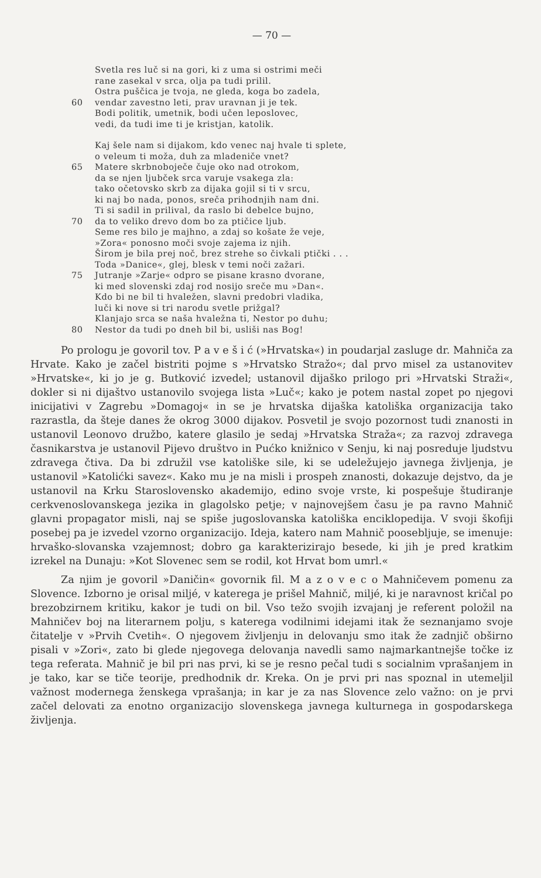— 70 —
Svetla res luč si na gori, ki z uma si ostrimi meči
rane zasekal v srca, olja pa tudi prilil.
Ostra puščica je tvoja, ne gleda, koga bo zadela,
60 vendar zavestno leti, prav uravnan ji je tek.
Bodi politik, umetnik, bodi učen leposlovec,
vedi, da tudi ime ti je kristjan, katolik.
Kaj šele nam si dijakom, kdo venec naj hvale ti splete,
o veleum ti moža, duh za mladeniče vnet?
65 Matere skrbnoboječe čuje oko nad otrokom,
da se njen ljubček srca varuje vsakega zla:
tako očetovsko skrb za dijaka gojil si ti v srcu,
ki naj bo nada, ponos, sreča prihodnjih nam dni.
Ti si sadil in prilival, da raslo bi debelce bujno,
70 da to veliko drevo dom bo za ptičice ljub.
Seme res bilo je majhno, a zdaj so košate že veje,
»Zora« ponosno moči svoje zajema iz njih.
Širom je bila prej noč, brez strehe so čivkali ptički . . .
Toda »Danice«, glej, blesk v temi noči zažari.
75 Jutranje »Zarje« odpro se pisane krasno dvorane,
ki med slovenski zdaj rod nosijo sreče mu »Dan«.
Kdo bi ne bil ti hvaležen, slavni predobri vladika,
luči ki nove si tri narodu svetle prižgal?
Klanjajo srca se naša hvaležna ti, Nestor po duhu;
80 Nestor da tudi po dneh bil bi, usliši nas Bog!
Po prologu je govoril tov. P a v e š i ć (»Hrvatska«) in poudarjal zasluge dr. Mahniča za Hrvate. Kako je začel bistriti pojme s »Hrvatsko Stražo«; dal prvo misel za ustanovitev »Hrvatske«, ki jo je g. Butković izvedel; ustanovil dijaško prilogo pri »Hrvatski Straži«, dokler si ni dijaštvo ustanovilo svojega lista »Luč«; kako je potem nastal zopet po njegovi inicijativi v Zagrebu »Domagoj« in se je hrvatska dijaška katoliška organizacija tako razrastla, da šteje danes že okrog 3000 dijakov. Posvetil je svojo pozornost tudi znanosti in ustanovil Leonovo družbo, katere glasilo je sedaj »Hrvatska Straža«; za razvoj zdravega časnikarstva je ustanovil Pijevo društvo in Pućko knižnico v Senju, ki naj posreduje ljudstvu zdravega čtiva. Da bi združil vse katoliške sile, ki se udeležujejo javnega življenja, je ustanovil »Katolićki savez«. Kako mu je na misli i prospeh znanosti, dokazuje dejstvo, da je ustanovil na Krku Staroslovensko akademijo, edino svoje vrste, ki pospešuje študiranje cerkvenoslovanskega jezika in glagolsko petje; v najnovejšem času je pa ravno Mahnič glavni propagator misli, naj se spiše jugoslovanska katoliška enciklopedija. V svoji škofiji posebej pa je izvedel vzorno organizacijo. Ideja, katero nam Mahnič poosebljuje, se imenuje: hrvaško-slovanska vzajemnost; dobro ga karakterizirajo besede, ki jih je pred kratkim izrekel na Dunaju: »Kot Slovenec sem se rodil, kot Hrvat bom umrl.«
Za njim je govoril »Daničin« govornik fil. M a z o v e c o Mahničevem pomenu za Slovence. Izborno je orisal miljé, v katerega je prišel Mahnič, miljé, ki je naravnost kričal po brezobzirnem kritiku, kakor je tudi on bil. Vso težo svojih izvajanj je referent položil na Mahničev boj na literarnem polju, s katerega vodilnimi idejami itak že seznanjamo svoje čitatelje v »Prvih Cvetih«. O njegovem življenju in delovanju smo itak že zadnjič obširno pisali v »Zori«, zato bi glede njegovega delovanja navedli samo najmarkantnejše točke iz tega referata. Mahnič je bil pri nas prvi, ki se je resno pečal tudi s socialnim vprašanjem in je tako, kar se tiče teorije, predhodnik dr. Kreka. On je prvi pri nas spoznal in utemeljil važnost modernega ženskega vprašanja; in kar je za nas Slovence zelo važno: on je prvi začel delovati za enotno organizacijo slovenskega javnega kulturnega in gospodarskega življenja.